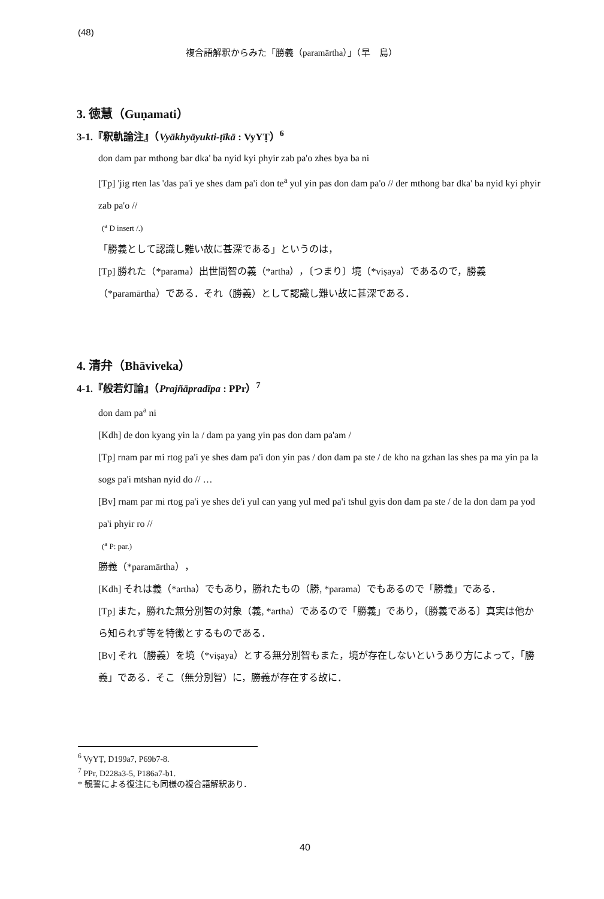(48)
複合語解釈からみた「勝義（paramārtha）」（早　島）
3. 徳慧（Guṇamati）
3-1.『釈軌論注』（Vyākhyāyukti-ṭīkā : VyYṬ）<sup>6</sup>
don dam par mthong bar dka' ba nyid kyi phyir zab pa'o zhes bya ba ni
[Tp] 'jig rten las 'das pa'i ye shes dam pa'i don te<sup>a</sup> yul yin pas don dam pa'o // der mthong bar dka' ba nyid kyi phyir zab pa'o //
(<sup>a</sup> D insert /.)
「勝義として認識し難い故に甚深である」というのは，
[Tp] 勝れた（*parama）出世間智の義（*artha），〔つまり〕境（*viṣaya）であるので，勝義（*paramārtha）である．それ（勝義）として認識し難い故に甚深である．
4. 清弁（Bhāviveka）
4-1.『般若灯論』（Prajñāpradīpa : PPr）<sup>7</sup>
don dam pa<sup>a</sup> ni
[Kdh] de don kyang yin la / dam pa yang yin pas don dam pa'am /
[Tp] rnam par mi rtog pa'i ye shes dam pa'i don yin pas / don dam pa ste / de kho na gzhan las shes pa ma yin pa la sogs pa'i mtshan nyid do // …
[Bv] rnam par mi rtog pa'i ye shes de'i yul can yang yul med pa'i tshul gyis don dam pa ste / de la don dam pa yod pa'i phyir ro //
(<sup>a</sup> P: par.)
勝義（*paramārtha），
[Kdh] それは義（*artha）でもあり，勝れたもの（勝, *parama）でもあるので「勝義」である．
[Tp] また，勝れた無分別智の対象（義, *artha）であるので「勝義」であり，〔勝義である〕真実は他から知られず等を特徴とするものである．
[Bv] それ（勝義）を境（*viṣaya）とする無分別智もまた，境が存在しないというあり方によって，「勝義」である．そこ（無分別智）に，勝義が存在する故に．
<sup>6</sup> VyYṬ, D199a7, P69b7-8.
<sup>7</sup> PPr, D228a3-5, P186a7-b1.
* 観誓による復注にも同様の複合語解釈あり．
40